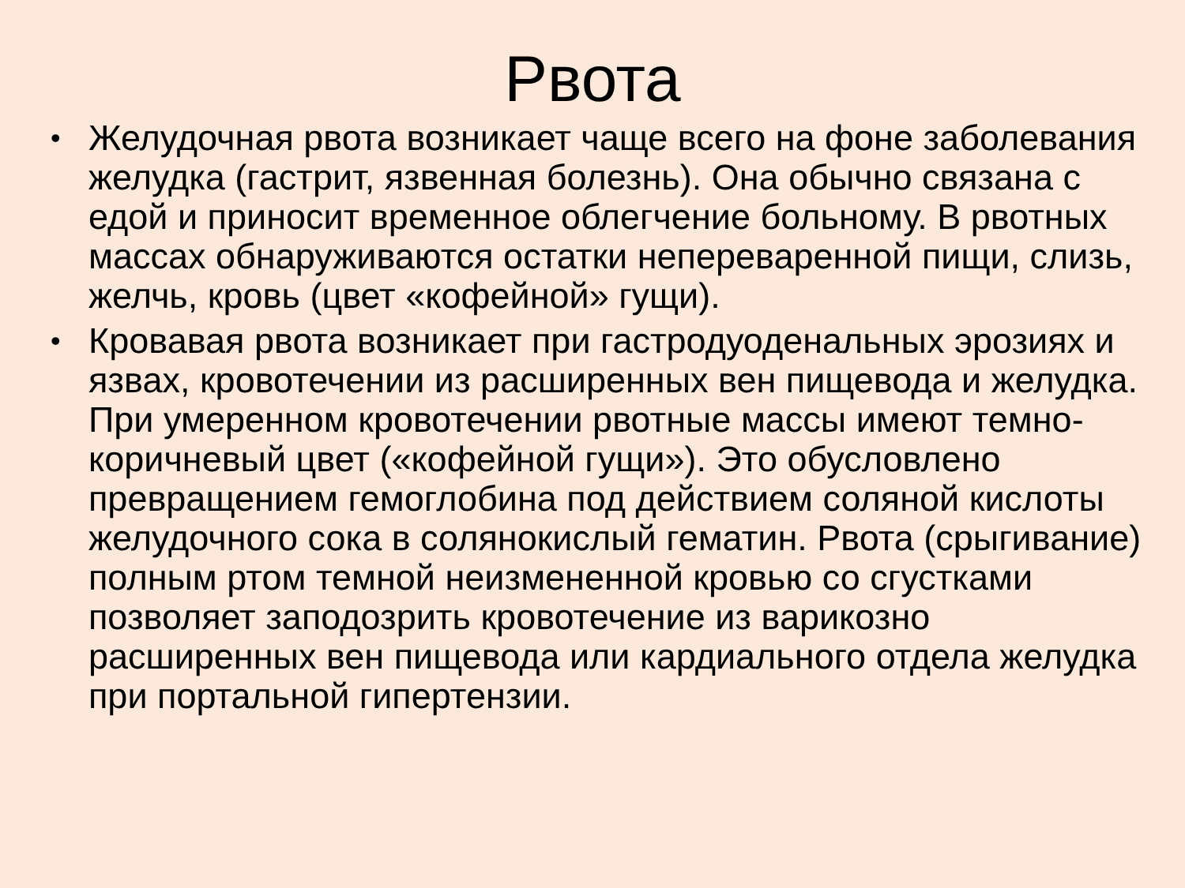Рвота
• Желудочная рвота возникает чаще всего на фоне заболевания желудка (гастрит, язвенная болезнь). Она обычно связана с едой и приносит временное облегчение больному. В рвотных массах обнаруживаются остатки непереваренной пищи, слизь, желчь, кровь (цвет «кофейной» гущи).
• Кровавая рвота возникает при гастродуоденальных эрозиях и язвах, кровотечении из расширенных вен пищевода и желудка. При умеренном кровотечении рвотные массы имеют темно-коричневый цвет («кофейной гущи»). Это обусловлено превращением гемоглобина под действием соляной кислоты желудочного сока в солянокислый гематин. Рвота (срыгивание) полным ртом темной неизмененной кровью со сгустками позволяет заподозрить кровотечение из варикозно расширенных вен пищевода или кардиального отдела желудка при портальной гипертензии.